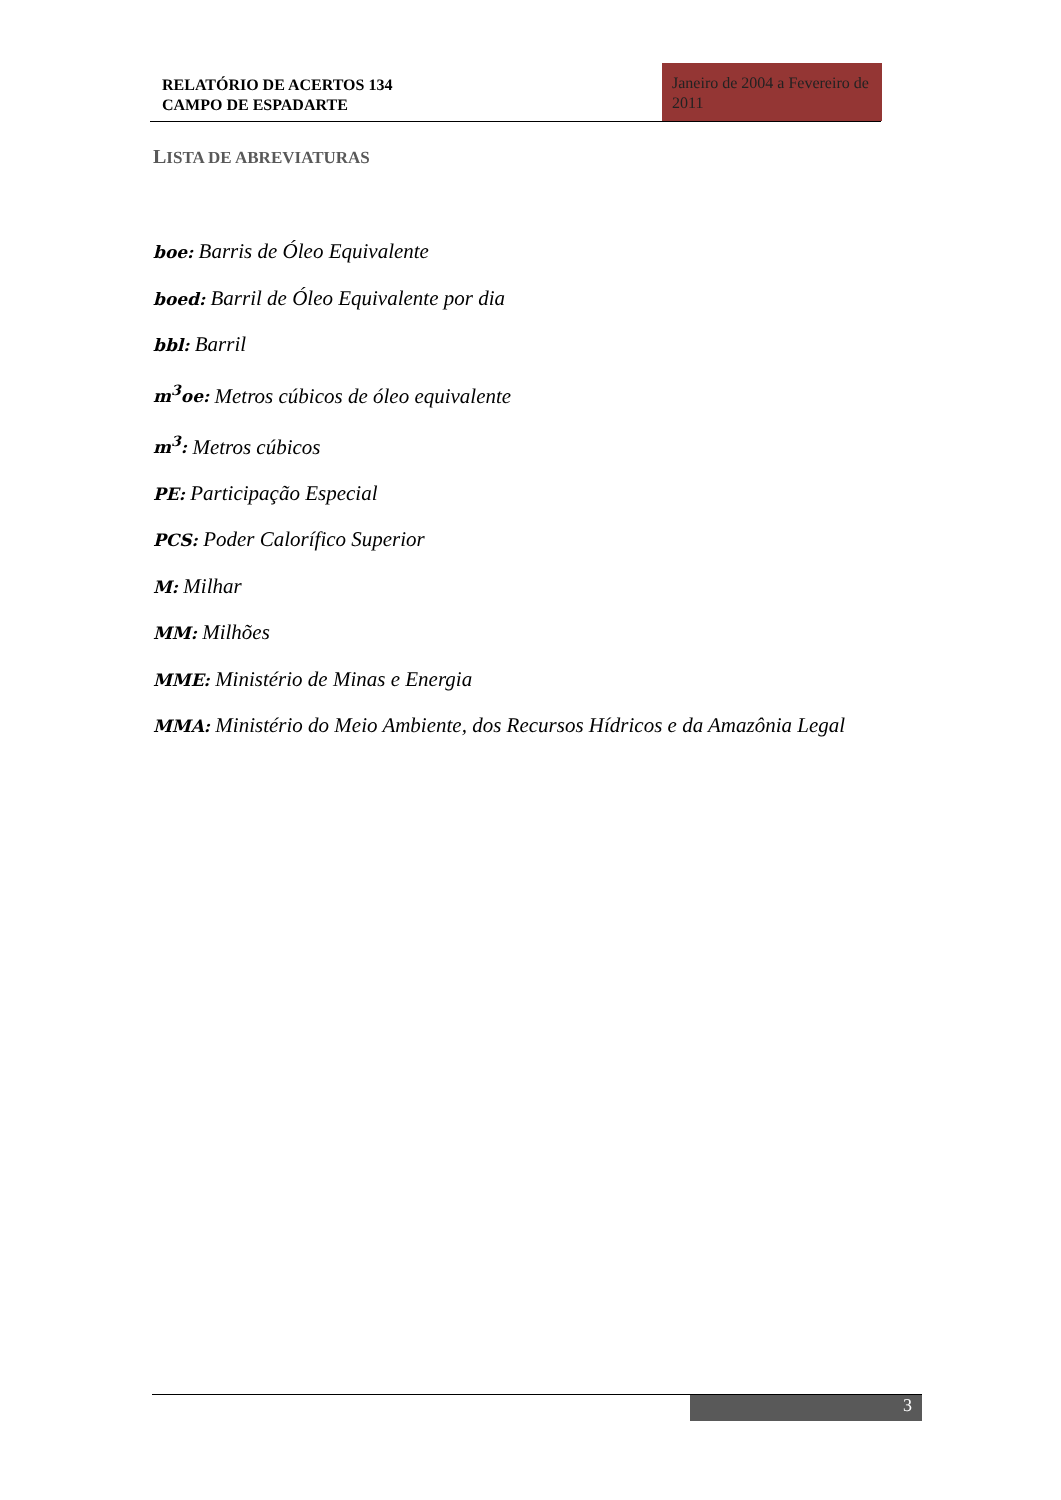RELATÓRIO DE ACERTOS 134
CAMPO DE ESPADARTE
Janeiro de 2004 a Fevereiro de 2011
LISTA DE ABREVIATURAS
boe: Barris de Óleo Equivalente
boed: Barril de Óleo Equivalente por dia
bbl: Barril
m<sup>3</sup>oe: Metros cúbicos de óleo equivalente
m<sup>3</sup>: Metros cúbicos
PE: Participação Especial
PCS: Poder Calorífico Superior
M: Milhar
MM: Milhões
MME: Ministério de Minas e Energia
MMA: Ministério do Meio Ambiente, dos Recursos Hídricos e da Amazônia Legal
3